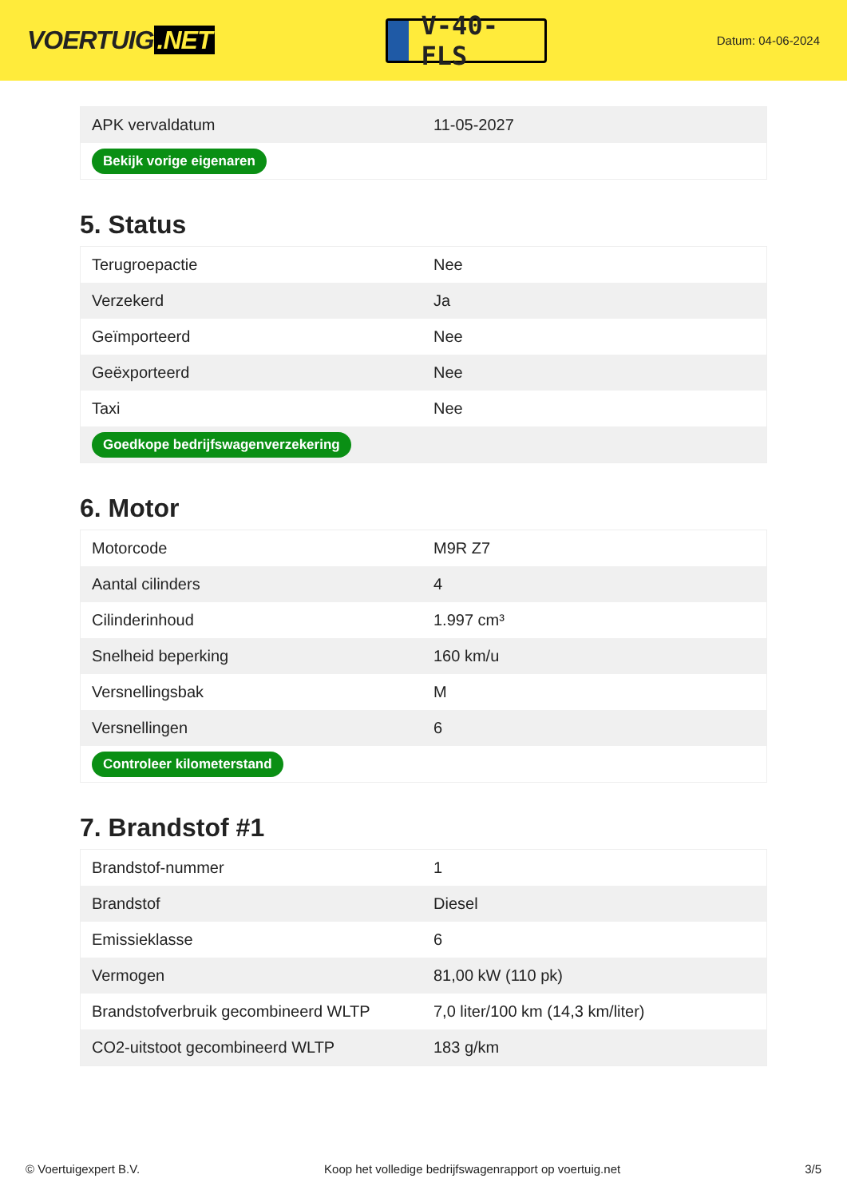VOERTUIG.NET
V-40-FLS
Datum: 04-06-2024
| APK vervaldatum | 11-05-2027 |
| Bekijk vorige eigenaren | |
5. Status
| Terugroepactie | Nee |
| Verzekerd | Ja |
| Geïmporteerd | Nee |
| Geëxporteerd | Nee |
| Taxi | Nee |
| Goedkope bedrijfswagenverzekering | |
6. Motor
| Motorcode | M9R Z7 |
| Aantal cilinders | 4 |
| Cilinderinhoud | 1.997 cm³ |
| Snelheid beperking | 160 km/u |
| Versnellingsbak | M |
| Versnellingen | 6 |
| Controleer kilometerstand | |
7. Brandstof #1
| Brandstof-nummer | 1 |
| Brandstof | Diesel |
| Emissieklasse | 6 |
| Vermogen | 81,00 kW (110 pk) |
| Brandstofverbruik gecombineerd WLTP | 7,0 liter/100 km (14,3 km/liter) |
| CO2-uitstoot gecombineerd WLTP | 183 g/km |
© Voertuigexpert B.V. Koop het volledige bedrijfswagenrapport op voertuig.net 3/5